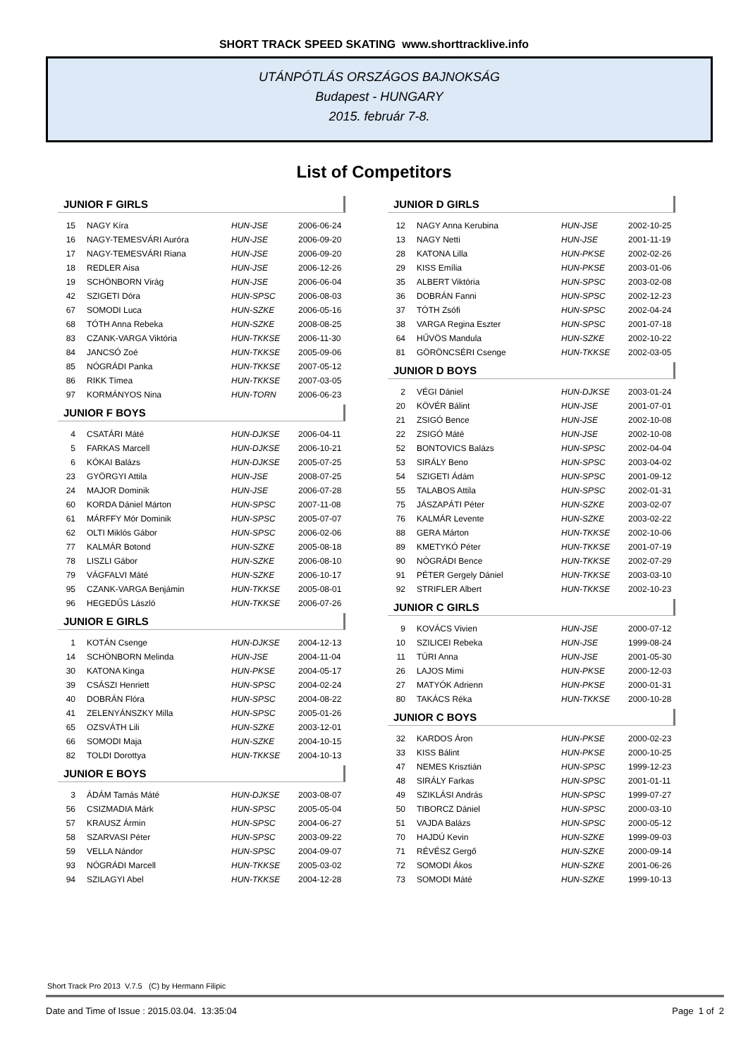SHORT TRACK SPEED SKATING www.shorttracklive.info
UTÁNPÓTLÁS ORSZÁGOS BAJNOKSÁG
Budapest - HUNGARY
2015. február 7-8.
List of Competitors
JUNIOR F GIRLS
| 15 | NAGY Kíra | HUN-JSE | 2006-06-24 |
| 16 | NAGY-TEMESVÁRI Auróra | HUN-JSE | 2006-09-20 |
| 17 | NAGY-TEMESVÁRI Riana | HUN-JSE | 2006-09-20 |
| 18 | REDLER Aisa | HUN-JSE | 2006-12-26 |
| 19 | SCHÖNBORN Virág | HUN-JSE | 2006-06-04 |
| 42 | SZIGETI Dóra | HUN-SPSC | 2006-08-03 |
| 67 | SOMODI Luca | HUN-SZKE | 2006-05-16 |
| 68 | TÓTH Anna Rebeka | HUN-SZKE | 2008-08-25 |
| 83 | CZANK-VARGA Viktória | HUN-TKKSE | 2006-11-30 |
| 84 | JANCSÓ Zoé | HUN-TKKSE | 2005-09-06 |
| 85 | NÓGRÁDI Panka | HUN-TKKSE | 2007-05-12 |
| 86 | RIKK Tímea | HUN-TKKSE | 2007-03-05 |
| 97 | KORMÁNYOS Nina | HUN-TORN | 2006-06-23 |
JUNIOR F BOYS
| 4 | CSATÁRI Máté | HUN-DJKSE | 2006-04-11 |
| 5 | FARKAS Marcell | HUN-DJKSE | 2006-10-21 |
| 6 | KÓKAI Balázs | HUN-DJKSE | 2005-07-25 |
| 23 | GYÖRGYI Attila | HUN-JSE | 2008-07-25 |
| 24 | MAJOR Dominik | HUN-JSE | 2006-07-28 |
| 60 | KORDA Dániel Márton | HUN-SPSC | 2007-11-08 |
| 61 | MÁRFFY Mór Dominik | HUN-SPSC | 2005-07-07 |
| 62 | OLTI Miklós Gábor | HUN-SPSC | 2006-02-06 |
| 77 | KALMÁR Botond | HUN-SZKE | 2005-08-18 |
| 78 | LISZLI Gábor | HUN-SZKE | 2006-08-10 |
| 79 | VÁGFALVI Máté | HUN-SZKE | 2006-10-17 |
| 95 | CZANK-VARGA Benjámin | HUN-TKKSE | 2005-08-01 |
| 96 | HEGEDŰS László | HUN-TKKSE | 2006-07-26 |
JUNIOR E GIRLS
| 1 | KOTÁN Csenge | HUN-DJKSE | 2004-12-13 |
| 14 | SCHÖNBORN Melinda | HUN-JSE | 2004-11-04 |
| 30 | KATONA Kinga | HUN-PKSE | 2004-05-17 |
| 39 | CSÁSZI Henriett | HUN-SPSC | 2004-02-24 |
| 40 | DOBRÁN Flóra | HUN-SPSC | 2004-08-22 |
| 41 | ZELENYÁNSZKY Milla | HUN-SPSC | 2005-01-26 |
| 65 | OZSVÁTH Lili | HUN-SZKE | 2003-12-01 |
| 66 | SOMODI Maja | HUN-SZKE | 2004-10-15 |
| 82 | TOLDI Dorottya | HUN-TKKSE | 2004-10-13 |
JUNIOR E BOYS
| 3 | ÁDÁM Tamás Máté | HUN-DJKSE | 2003-08-07 |
| 56 | CSIZMADIA Márk | HUN-SPSC | 2005-05-04 |
| 57 | KRAUSZ Ármin | HUN-SPSC | 2004-06-27 |
| 58 | SZARVASI Péter | HUN-SPSC | 2003-09-22 |
| 59 | VELLA Nándor | HUN-SPSC | 2004-09-07 |
| 93 | NÓGRÁDI Marcell | HUN-TKKSE | 2005-03-02 |
| 94 | SZILAGYI Abel | HUN-TKKSE | 2004-12-28 |
JUNIOR D GIRLS
| 12 | NAGY Anna Kerubina | HUN-JSE | 2002-10-25 |
| 13 | NAGY Netti | HUN-JSE | 2001-11-19 |
| 28 | KATONA Lilla | HUN-PKSE | 2002-02-26 |
| 29 | KISS Emília | HUN-PKSE | 2003-01-06 |
| 35 | ALBERT Viktória | HUN-SPSC | 2003-02-08 |
| 36 | DOBRÁN Fanni | HUN-SPSC | 2002-12-23 |
| 37 | TÓTH Zsófi | HUN-SPSC | 2002-04-24 |
| 38 | VARGA Regina Eszter | HUN-SPSC | 2001-07-18 |
| 64 | HŰVÖS Mandula | HUN-SZKE | 2002-10-22 |
| 81 | GÖRÖNCSÉRI Csenge | HUN-TKKSE | 2002-03-05 |
JUNIOR D BOYS
| 2 | VÉGI Dániel | HUN-DJKSE | 2003-01-24 |
| 20 | KÖVÉR Bálint | HUN-JSE | 2001-07-01 |
| 21 | ZSIGÓ Bence | HUN-JSE | 2002-10-08 |
| 22 | ZSIGÓ Máté | HUN-JSE | 2002-10-08 |
| 52 | BONTOVICS Balázs | HUN-SPSC | 2002-04-04 |
| 53 | SIRÁLY Beno | HUN-SPSC | 2003-04-02 |
| 54 | SZIGETI Ádám | HUN-SPSC | 2001-09-12 |
| 55 | TALABOS Attila | HUN-SPSC | 2002-01-31 |
| 75 | JÁSZAPÁTI Péter | HUN-SZKE | 2003-02-07 |
| 76 | KALMÁR Levente | HUN-SZKE | 2003-02-22 |
| 88 | GERA Márton | HUN-TKKSE | 2002-10-06 |
| 89 | KMETYKÓ Péter | HUN-TKKSE | 2001-07-19 |
| 90 | NÓGRÁDI Bence | HUN-TKKSE | 2002-07-29 |
| 91 | PÉTER Gergely Dániel | HUN-TKKSE | 2003-03-10 |
| 92 | STRIFLER Albert | HUN-TKKSE | 2002-10-23 |
JUNIOR C GIRLS
| 9 | KOVÁCS Vivien | HUN-JSE | 2000-07-12 |
| 10 | SZILICEI Rebeka | HUN-JSE | 1999-08-24 |
| 11 | TÚRI Anna | HUN-JSE | 2001-05-30 |
| 26 | LAJOS Mimi | HUN-PKSE | 2000-12-03 |
| 27 | MATYÓK Adrienn | HUN-PKSE | 2000-01-31 |
| 80 | TAKÁCS Réka | HUN-TKKSE | 2000-10-28 |
JUNIOR C BOYS
| 32 | KARDOS Áron | HUN-PKSE | 2000-02-23 |
| 33 | KISS Bálint | HUN-PKSE | 2000-10-25 |
| 47 | NEMES Krisztián | HUN-SPSC | 1999-12-23 |
| 48 | SIRÁLY Farkas | HUN-SPSC | 2001-01-11 |
| 49 | SZIKLÁSI András | HUN-SPSC | 1999-07-27 |
| 50 | TIBORCZ Dániel | HUN-SPSC | 2000-03-10 |
| 51 | VAJDA Balázs | HUN-SPSC | 2000-05-12 |
| 70 | HAJDÚ Kevin | HUN-SZKE | 1999-09-03 |
| 71 | RÉVÉSZ Gergő | HUN-SZKE | 2000-09-14 |
| 72 | SOMODI Ákos | HUN-SZKE | 2001-06-26 |
| 73 | SOMODI Máté | HUN-SZKE | 1999-10-13 |
Short Track Pro 2013 V.7.5 (C) by Hermann Filipic
Date and Time of Issue : 2015.03.04. 13:35:04 Page 1 of 2